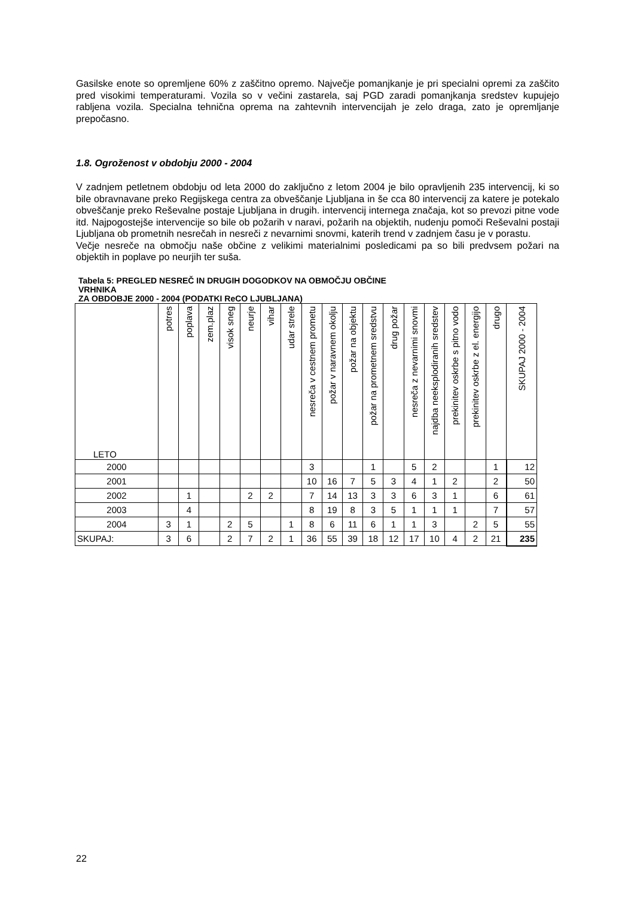Gasilske enote so opremljene 60% z zaščitno opremo. Največje pomanjkanje je pri specialni opremi za zaščito pred visokimi temperaturami. Vozila so v večini zastarela, saj PGD zaradi pomanjkanja sredstev kupujejo rabljena vozila. Specialna tehnična oprema na zahtevnih intervencijah je zelo draga, zato je opremljanje prepočasno.
1.8. Ogroženost v obdobju 2000 - 2004
V zadnjem petletnem obdobju od leta 2000 do zaključno z letom 2004 je bilo opravljenih 235 intervencij, ki so bile obravnavane preko Regijskega centra za obveščanje Ljubljana in še cca 80 intervencij za katere je potekalo obveščanje preko Reševalne postaje Ljubljana in drugih. intervencij internega značaja, kot so prevozi pitne vode itd. Najpogostejše intervencije so bile ob požarih v naravi, požarih na objektih, nudenju pomoči Reševalni postaji Ljubljana ob prometnih nesrečah in nesreči z nevarnimi snovmi, katerih trend v zadnjem času je v porastu.
Večje nesreče na območju naše občine z velikimi materialnimi posledicami pa so bili predvsem požari na objektih in poplave po neurjih ter suša.
Tabela 5: PREGLED NESREČ IN DRUGIH DOGODKOV NA OBMOČJU OBČINE
VRHNIKA
ZA OBDOBJE 2000 - 2004 (PODATKI ReCO LJUBLJANA)
| LETO | potres | poplava | zem.plaz | visok sneg | neurje | vihar | udar strele | nesreča v cestnem prometu | požar v naravnem okolju | požar na objektu | požar na prometnem sredstvu | drug požar | nesreča z nevarnimi snovmi | najdba neeksplodiranih sredstev | prekinitev oskrbe s pitno vodo | prekinitev oskrbe z el. energijo | drugo | SKUPAJ 2000 - 2004 |
| --- | --- | --- | --- | --- | --- | --- | --- | --- | --- | --- | --- | --- | --- | --- | --- | --- | --- | --- |
| 2000 | | | | | | | | 3 | | | 1 | | 5 | 2 | | | 1 | 12 |
| 2001 | | | | | | | | 10 | 16 | 7 | 5 | 3 | 4 | 1 | 2 | | 2 | 50 |
| 2002 | | 1 | | | 2 | 2 | | 7 | 14 | 13 | 3 | 3 | 6 | 3 | 1 | | 6 | 61 |
| 2003 | | 4 | | | | | | 8 | 19 | 8 | 3 | 5 | 1 | 1 | 1 | | 7 | 57 |
| 2004 | 3 | 1 | | 2 | 5 | | 1 | 8 | 6 | 11 | 6 | 1 | 1 | 3 | | 2 | 5 | 55 |
| SKUPAJ: | 3 | 6 | | 2 | 7 | 2 | 1 | 36 | 55 | 39 | 18 | 12 | 17 | 10 | 4 | 2 | 21 | 235 |
22